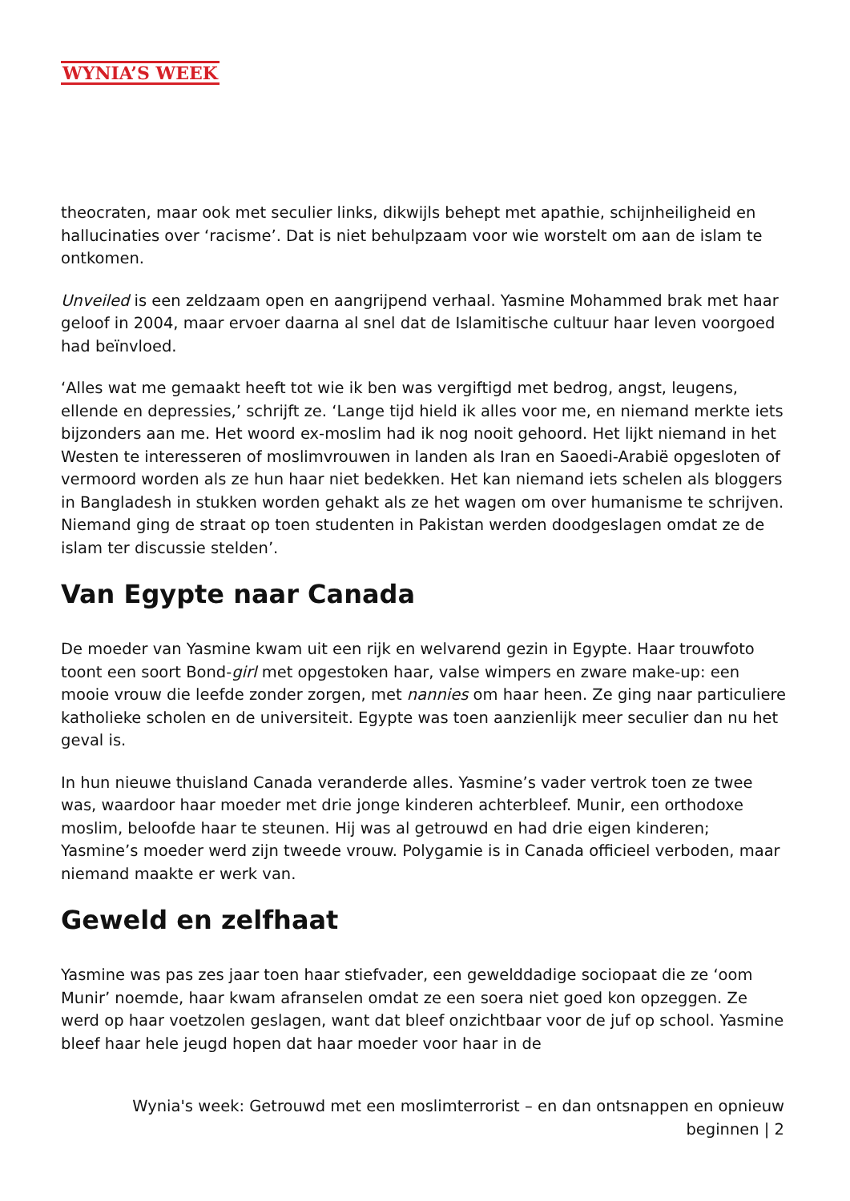WYNIA’S WEEK
theocraten, maar ook met seculier links, dikwijls behept met apathie, schijnheiligheid en hallucinaties over ‘racisme’. Dat is niet behulpzaam voor wie worstelt om aan de islam te ontkomen.
Unveiled is een zeldzaam open en aangrijpend verhaal. Yasmine Mohammed brak met haar geloof in 2004, maar ervoer daarna al snel dat de Islamitische cultuur haar leven voorgoed had beïnvloed.
‘Alles wat me gemaakt heeft tot wie ik ben was vergiftigd met bedrog, angst, leugens, ellende en depressies,’ schrijft ze. ‘Lange tijd hield ik alles voor me, en niemand merkte iets bijzonders aan me. Het woord ex-moslim had ik nog nooit gehoord. Het lijkt niemand in het Westen te interesseren of moslimvrouwen in landen als Iran en Saoedi-Arabië opgesloten of vermoord worden als ze hun haar niet bedekken. Het kan niemand iets schelen als bloggers in Bangladesh in stukken worden gehakt als ze het wagen om over humanisme te schrijven. Niemand ging de straat op toen studenten in Pakistan werden doodgeslagen omdat ze de islam ter discussie stelden’.
Van Egypte naar Canada
De moeder van Yasmine kwam uit een rijk en welvarend gezin in Egypte. Haar trouwfoto toont een soort Bond-girl met opgestoken haar, valse wimpers en zware make-up: een mooie vrouw die leefde zonder zorgen, met nannies om haar heen. Ze ging naar particuliere katholieke scholen en de universiteit. Egypte was toen aanzienlijk meer seculier dan nu het geval is.
In hun nieuwe thuisland Canada veranderde alles. Yasmine’s vader vertrok toen ze twee was, waardoor haar moeder met drie jonge kinderen achterbleef. Munir, een orthodoxe moslim, beloofde haar te steunen. Hij was al getrouwd en had drie eigen kinderen; Yasmine’s moeder werd zijn tweede vrouw. Polygamie is in Canada officieel verboden, maar niemand maakte er werk van.
Geweld en zelfhaat
Yasmine was pas zes jaar toen haar stiefvader, een gewelddadige sociopaat die ze ‘oom Munir’ noemde, haar kwam afranselen omdat ze een soera niet goed kon opzeggen. Ze werd op haar voetzolen geslagen, want dat bleef onzichtbaar voor de juf op school. Yasmine bleef haar hele jeugd hopen dat haar moeder voor haar in de
Wynia's week: Getrouwd met een moslimterrorist – en dan ontsnappen en opnieuw beginnen | 2